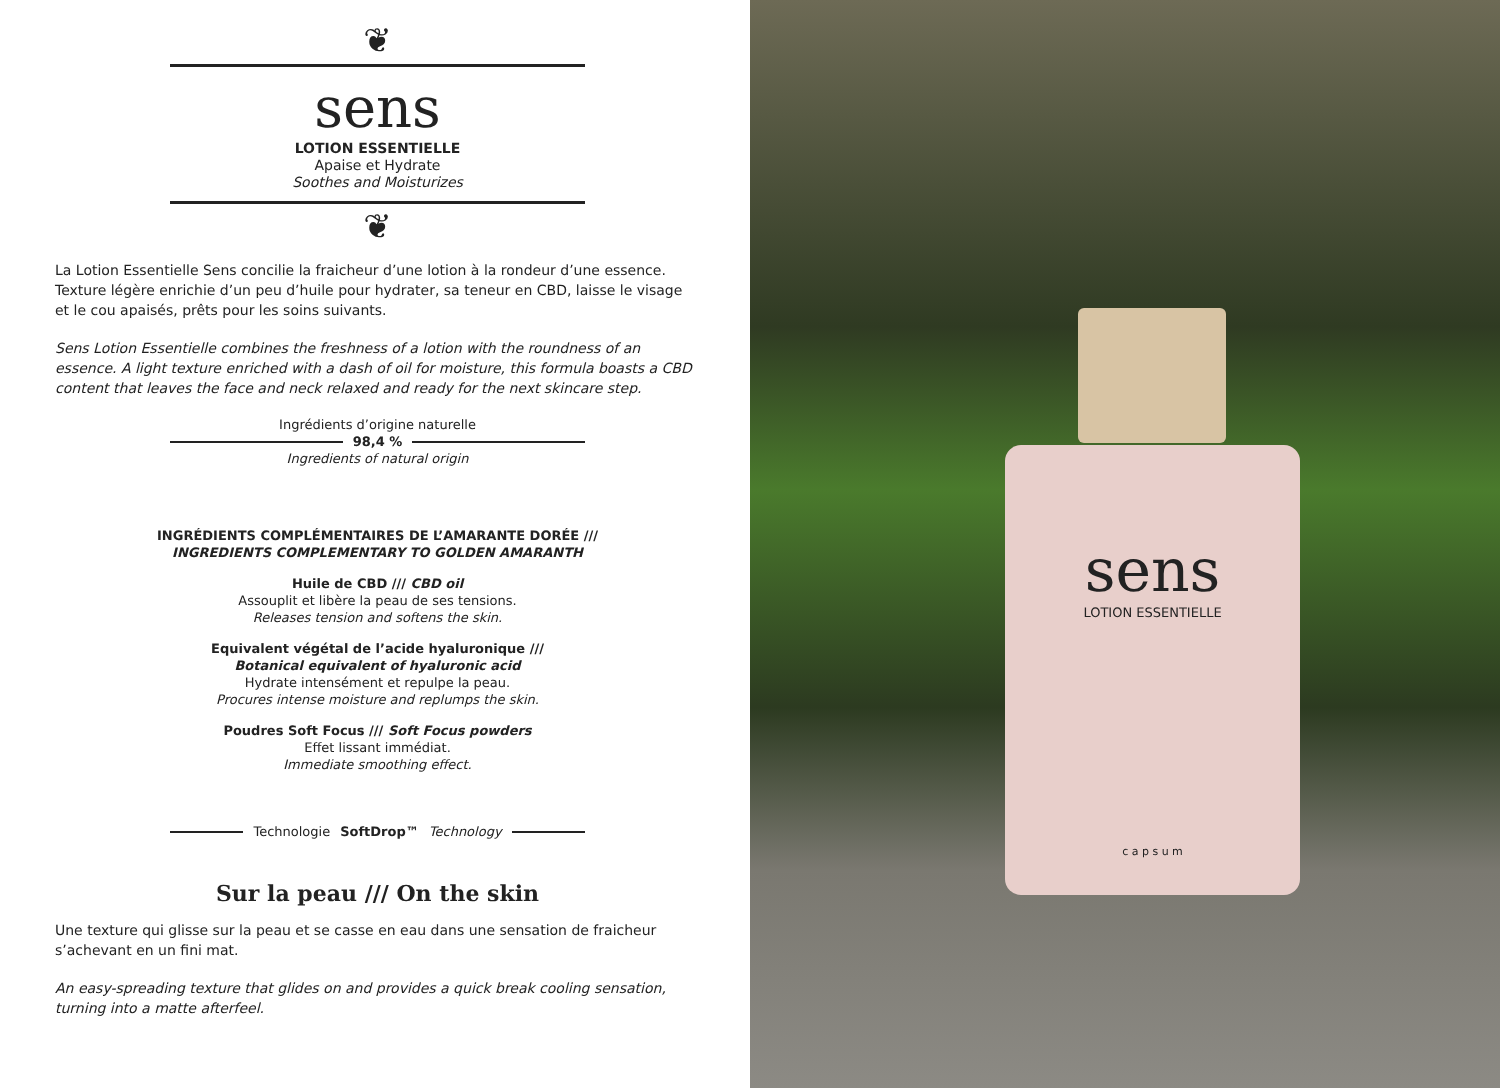❦
sens
LOTION ESSENTIELLE
Apaise et Hydrate
Soothes and Moisturizes
❦
La Lotion Essentielle Sens concilie la fraicheur d’une lotion à la rondeur d’une essence. Texture légère enrichie d’un peu d’huile pour hydrater, sa teneur en CBD, laisse le visage et le cou apaisés, prêts pour les soins suivants.
Sens Lotion Essentielle combines the freshness of a lotion with the roundness of an essence. A light texture enriched with a dash of oil for moisture, this formula boasts a CBD content that leaves the face and neck relaxed and ready for the next skincare step.
Ingrédients d’origine naturelle
98,4 %
Ingredients of natural origin
INGRÉDIENTS COMPLÉMENTAIRES DE L’AMARANTE DORÉE ///
INGREDIENTS COMPLEMENTARY TO GOLDEN AMARANTH
Huile de CBD /// CBD oil
Assouplit et libère la peau de ses tensions.
Releases tension and softens the skin.
Equivalent végétal de l’acide hyaluronique ///
Botanical equivalent of hyaluronic acid
Hydrate intensément et repulpe la peau.
Procures intense moisture and replumps the skin.
Poudres Soft Focus /// Soft Focus powders
Effet lissant immédiat.
Immediate smoothing effect.
Technologie SoftDrop™ Technology
Sur la peau /// On the skin
Une texture qui glisse sur la peau et se casse en eau dans une sensation de fraicheur s’achevant en un fini mat.
An easy-spreading texture that glides on and provides a quick break cooling sensation, turning into a matte afterfeel.
sens
LOTION ESSENTIELLE
c a p s u m